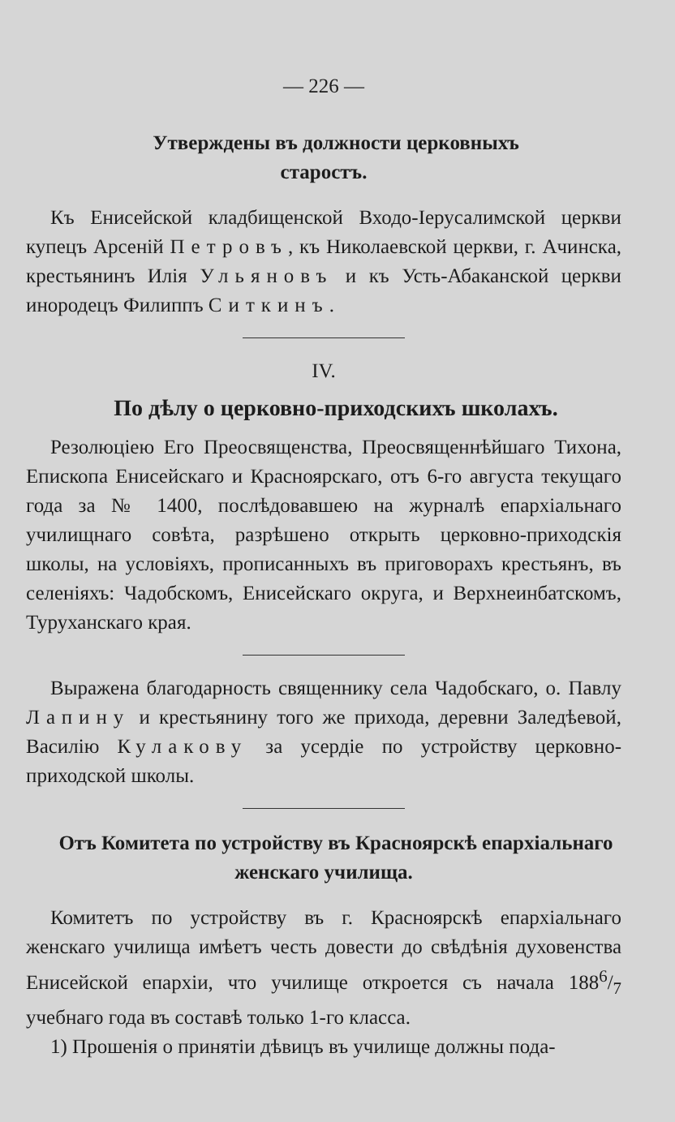— 226 —
Утверждены въ должности церковныхъ
старостъ.
Къ Енисейской кладбищенской Входо-Iерусалимской церкви купецъ Арсенiй Петровъ, къ Николаевской церкви, г. Ачинска, крестьянинъ Илiя Ульяновъ и къ Усть-Абаканской церкви инородецъ Филиппъ Ситкинъ.
IV.
По дѣлу о церковно-приходскихъ школахъ.
Резолюцiею Его Преосвященства, Преосвященнѣйшаго Тихона, Епископа Енисейскаго и Красноярскаго, отъ 6-го августа текущаго года за № 1400, послѣдовавшею на журналѣ епархiальнаго училищнаго совѣта, разрѣшено открыть церковно-приходскiя школы, на условiяхъ, прописанныхъ въ приговорахъ крестьянъ, въ селенiяхъ: Чадобскомъ, Енисейскаго округа, и Верхнеинбатскомъ, Туруханскаго края.
Выражена благодарность священнику села Чадобскаго, о. Павлу Лапину и крестьянину того же прихода, деревни Заледѣевой, Василiю Кулакову за усердiе по устройству церковно-приходской школы.
Отъ Комитета по устройству въ Красноярскѣ епархiальнаго женскаго училища.
Комитетъ по устройству въ г. Красноярскѣ епархiальнаго женскаго училища имѣетъ честь довести до свѣдѣнiя духовенства Енисейской епархiи, что училище откроется съ начала 1886/7 учебнаго года въ составѣ только 1-го класса.
1) Прошенiя о принятiи дѣвицъ въ училище должны пода-